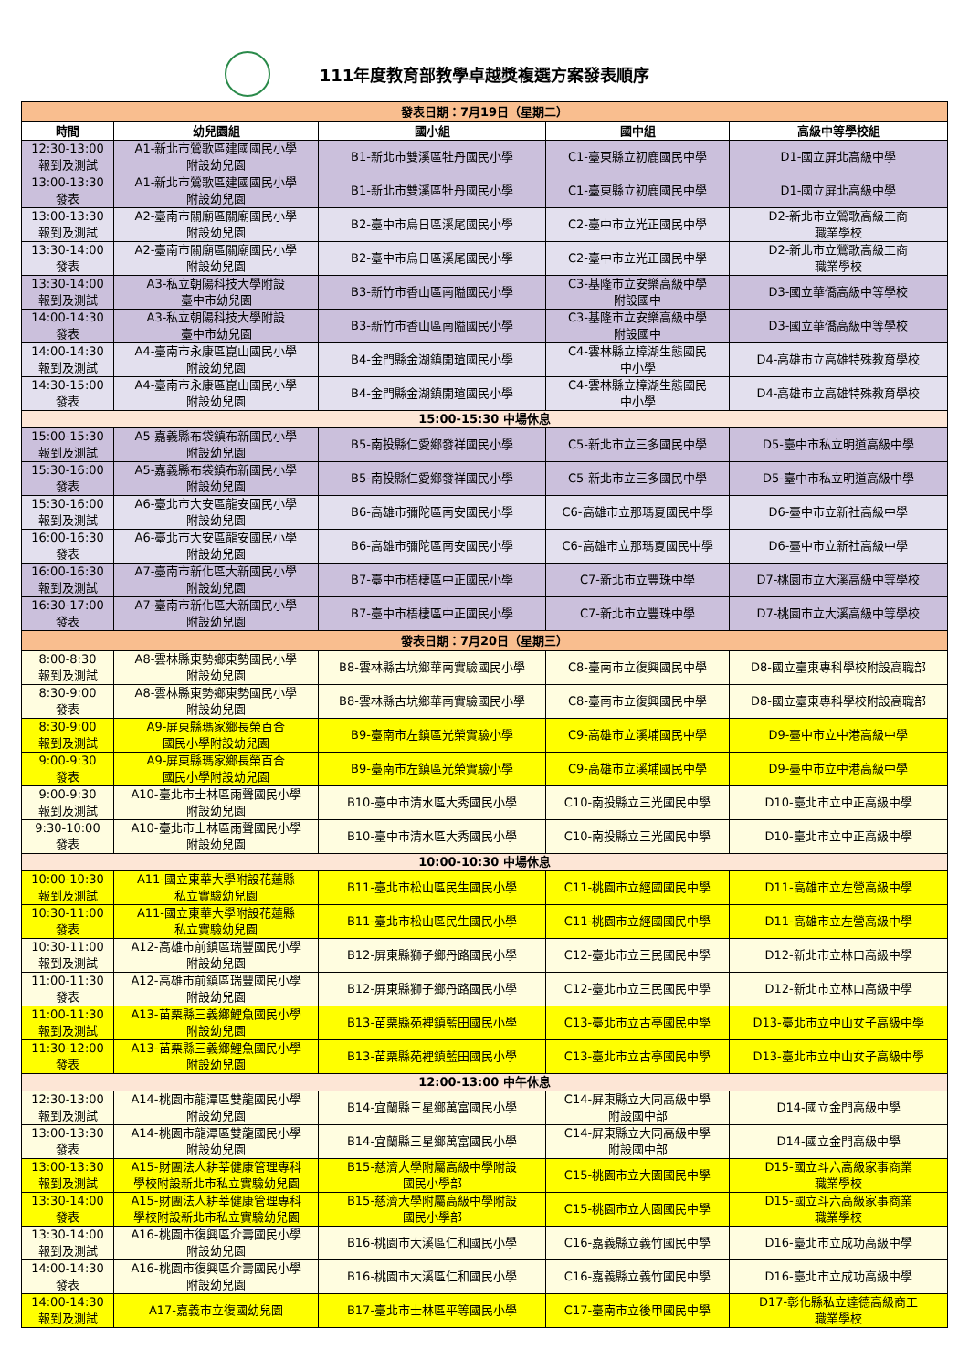111年度教育部教學卓越獎複選方案發表順序
| 發表日期：7月19日（星期二） | | | | |
| 時間 | 幼兒園組 | 國小組 | 國中組 | 高級中等學校組 |
| 12:30-13:00 報到及測試 | A1-新北市鶯歌區建國國民小學 附設幼兒園 | B1-新北市雙溪區牡丹國民小學 | C1-臺東縣立初鹿國民中學 | D1-國立屏北高級中學 |
| 13:00-13:30 發表 | A1-新北市鶯歌區建國國民小學 附設幼兒園 | B1-新北市雙溪區牡丹國民小學 | C1-臺東縣立初鹿國民中學 | D1-國立屏北高級中學 |
| 13:00-13:30 報到及測試 | A2-臺南市關廟區關廟國民小學 附設幼兒園 | B2-臺中市烏日區溪尾國民小學 | C2-臺中市立光正國民中學 | D2-新北市立鶯歌高級工商 職業學校 |
| 13:30-14:00 發表 | A2-臺南市關廟區關廟國民小學 附設幼兒園 | B2-臺中市烏日區溪尾國民小學 | C2-臺中市立光正國民中學 | D2-新北市立鶯歌高級工商 職業學校 |
| 13:30-14:00 報到及測試 | A3-私立朝陽科技大學附設 臺中市幼兒園 | B3-新竹市香山區南隘國民小學 | C3-基隆市立安樂高級中學 附設國中 | D3-國立華僑高級中等學校 |
| 14:00-14:30 發表 | A3-私立朝陽科技大學附設 臺中市幼兒園 | B3-新竹市香山區南隘國民小學 | C3-基隆市立安樂高級中學 附設國中 | D3-國立華僑高級中等學校 |
| 14:00-14:30 報到及測試 | A4-臺南市永康區崑山國民小學 附設幼兒園 | B4-金門縣金湖鎮開瑄國民小學 | C4-雲林縣立樟湖生態國民 中小學 | D4-高雄市立高雄特殊教育學校 |
| 14:30-15:00 發表 | A4-臺南市永康區崑山國民小學 附設幼兒園 | B4-金門縣金湖鎮開瑄國民小學 | C4-雲林縣立樟湖生態國民 中小學 | D4-高雄市立高雄特殊教育學校 |
| 15:00-15:30 中場休息 | | | | |
| 15:00-15:30 報到及測試 | A5-嘉義縣布袋鎮布新國民小學 附設幼兒園 | B5-南投縣仁愛鄉發祥國民小學 | C5-新北市立三多國民中學 | D5-臺中市私立明道高級中學 |
| 15:30-16:00 發表 | A5-嘉義縣布袋鎮布新國民小學 附設幼兒園 | B5-南投縣仁愛鄉發祥國民小學 | C5-新北市立三多國民中學 | D5-臺中市私立明道高級中學 |
| 15:30-16:00 報到及測試 | A6-臺北市大安區龍安國民小學 附設幼兒園 | B6-高雄市彌陀區南安國民小學 | C6-高雄市立那瑪夏國民中學 | D6-臺中市立新社高級中學 |
| 16:00-16:30 發表 | A6-臺北市大安區龍安國民小學 附設幼兒園 | B6-高雄市彌陀區南安國民小學 | C6-高雄市立那瑪夏國民中學 | D6-臺中市立新社高級中學 |
| 16:00-16:30 報到及測試 | A7-臺南市新化區大新國民小學 附設幼兒園 | B7-臺中市梧棲區中正國民小學 | C7-新北市立豐珠中學 | D7-桃園市立大溪高級中等學校 |
| 16:30-17:00 發表 | A7-臺南市新化區大新國民小學 附設幼兒園 | B7-臺中市梧棲區中正國民小學 | C7-新北市立豐珠中學 | D7-桃園市立大溪高級中等學校 |
| 發表日期：7月20日（星期三） | | | | |
| 8:00-8:30 報到及測試 | A8-雲林縣東勢鄉東勢國民小學 附設幼兒園 | B8-雲林縣古坑鄉華南實驗國民小學 | C8-臺南市立復興國民中學 | D8-國立臺東專科學校附設高職部 |
| 8:30-9:00 發表 | A8-雲林縣東勢鄉東勢國民小學 附設幼兒園 | B8-雲林縣古坑鄉華南實驗國民小學 | C8-臺南市立復興國民中學 | D8-國立臺東專科學校附設高職部 |
| 8:30-9:00 報到及測試 | A9-屏東縣瑪家鄉長榮百合 國民小學附設幼兒園 | B9-臺南市左鎮區光榮實驗小學 | C9-高雄市立溪埔國民中學 | D9-臺中市立中港高級中學 |
| 9:00-9:30 發表 | A9-屏東縣瑪家鄉長榮百合 國民小學附設幼兒園 | B9-臺南市左鎮區光榮實驗小學 | C9-高雄市立溪埔國民中學 | D9-臺中市立中港高級中學 |
| 9:00-9:30 報到及測試 | A10-臺北市士林區雨聲國民小學 附設幼兒園 | B10-臺中市清水區大秀國民小學 | C10-南投縣立三光國民中學 | D10-臺北市立中正高級中學 |
| 9:30-10:00 發表 | A10-臺北市士林區雨聲國民小學 附設幼兒園 | B10-臺中市清水區大秀國民小學 | C10-南投縣立三光國民中學 | D10-臺北市立中正高級中學 |
| 10:00-10:30 中場休息 | | | | |
| 10:00-10:30 報到及測試 | A11-國立東華大學附設花蓮縣 私立實驗幼兒園 | B11-臺北市松山區民生國民小學 | C11-桃園市立經國國民中學 | D11-高雄市立左營高級中學 |
| 10:30-11:00 發表 | A11-國立東華大學附設花蓮縣 私立實驗幼兒園 | B11-臺北市松山區民生國民小學 | C11-桃園市立經國國民中學 | D11-高雄市立左營高級中學 |
| 10:30-11:00 報到及測試 | A12-高雄市前鎮區瑞豐國民小學 附設幼兒園 | B12-屏東縣獅子鄉丹路國民小學 | C12-臺北市立三民國民中學 | D12-新北市立林口高級中學 |
| 11:00-11:30 發表 | A12-高雄市前鎮區瑞豐國民小學 附設幼兒園 | B12-屏東縣獅子鄉丹路國民小學 | C12-臺北市立三民國民中學 | D12-新北市立林口高級中學 |
| 11:00-11:30 報到及測試 | A13-苗栗縣三義鄉鯉魚國民小學 附設幼兒園 | B13-苗栗縣苑裡鎮藍田國民小學 | C13-臺北市立古亭國民中學 | D13-臺北市立中山女子高級中學 |
| 11:30-12:00 發表 | A13-苗栗縣三義鄉鯉魚國民小學 附設幼兒園 | B13-苗栗縣苑裡鎮藍田國民小學 | C13-臺北市立古亭國民中學 | D13-臺北市立中山女子高級中學 |
| 12:00-13:00 中午休息 | | | | |
| 12:30-13:00 報到及測試 | A14-桃園市龍潭區雙龍國民小學 附設幼兒園 | B14-宜蘭縣三星鄉萬富國民小學 | C14-屏東縣立大同高級中學 附設國中部 | D14-國立金門高級中學 |
| 13:00-13:30 發表 | A14-桃園市龍潭區雙龍國民小學 附設幼兒園 | B14-宜蘭縣三星鄉萬富國民小學 | C14-屏東縣立大同高級中學 附設國中部 | D14-國立金門高級中學 |
| 13:00-13:30 報到及測試 | A15-財團法人耕莘健康管理專科 學校附設新北市私立實驗幼兒園 | B15-慈濟大學附屬高級中學附設 國民小學部 | C15-桃園市立大園國民中學 | D15-國立斗六高級家事商業 職業學校 |
| 13:30-14:00 發表 | A15-財團法人耕莘健康管理專科 學校附設新北市私立實驗幼兒園 | B15-慈濟大學附屬高級中學附設 國民小學部 | C15-桃園市立大園國民中學 | D15-國立斗六高級家事商業 職業學校 |
| 13:30-14:00 報到及測試 | A16-桃園市復興區介壽國民小學 附設幼兒園 | B16-桃園市大溪區仁和國民小學 | C16-嘉義縣立義竹國民中學 | D16-臺北市立成功高級中學 |
| 14:00-14:30 發表 | A16-桃園市復興區介壽國民小學 附設幼兒園 | B16-桃園市大溪區仁和國民小學 | C16-嘉義縣立義竹國民中學 | D16-臺北市立成功高級中學 |
| 14:00-14:30 報到及測試 | A17-嘉義市立復國幼兒園 | B17-臺北市士林區平等國民小學 | C17-臺南市立後甲國民中學 | D17-彰化縣私立達德高級商工 職業學校 |